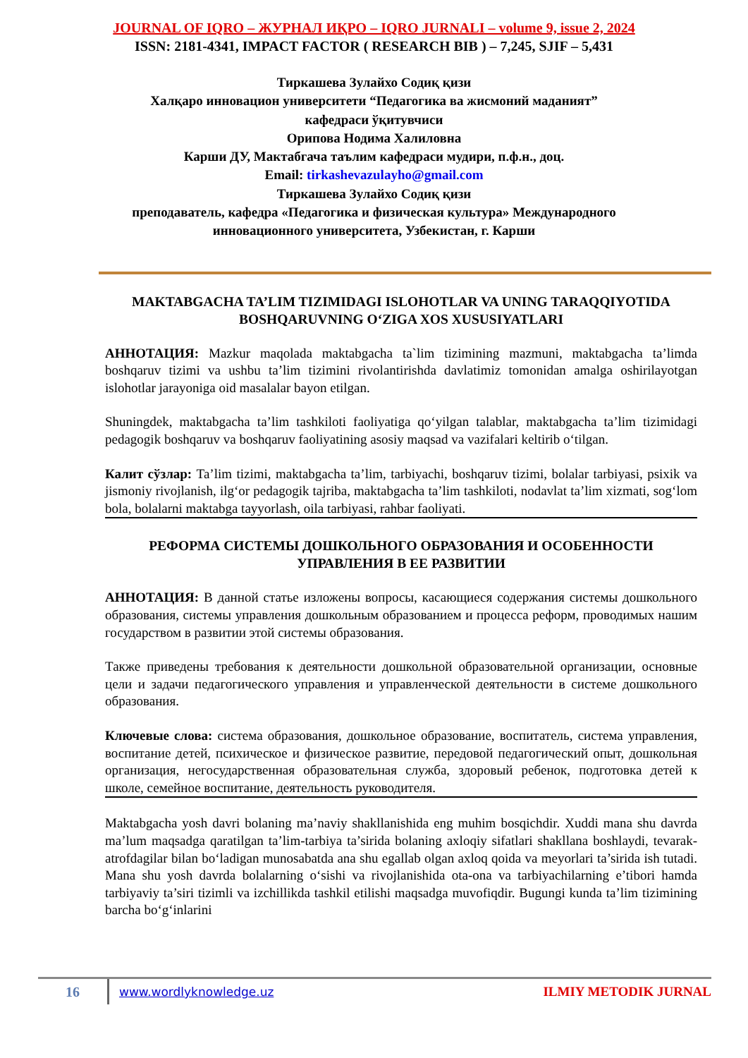JOURNAL OF IQRO – ЖУРНАЛ ИҚРО – IQRO JURNALI – volume 9, issue 2, 2024
ISSN: 2181-4341, IMPACT FACTOR ( RESEARCH BIB ) – 7,245, SJIF – 5,431
Тиркашева Зулайхо Содиқ қизи
Халқаро инновацион университети “Педагогика ва жисмоний маданият”
кафедраси ўқитувчиси
Орипова Нодима Халиловна
Карши ДУ, Мактабгача таълим кафедраси мудири, п.ф.н., доц.
Email: tirkashevazulayho@gmail.com
Тиркашева Зулайхо Содиқ қизи
преподаватель, кафедра «Педагогика и физическая культура» Международного
инновационного университета, Узбекистан, г. Карши
MAKTABGACHA TA’LIM TIZIMIDAGI ISLOHOTLAR VA UNING TARAQQIYOTIDA BOSHQARUVNING O‘ZIGA XOS XUSUSIYATLARI
АННОТАЦИЯ: Mazkur maqolada maktabgacha ta`lim tizimining mazmuni, maktabgacha ta’limda boshqaruv tizimi va ushbu ta’lim tizimini rivolantirishda davlatimiz tomonidan amalga oshirilayotgan islohotlar jarayoniga oid masalalar bayon etilgan.
Shuningdek, maktabgacha ta’lim tashkiloti faoliyatiga qo‘yilgan talablar, maktabgacha ta’lim tizimidagi pedagogik boshqaruv va boshqaruv faoliyatining asosiy maqsad va vazifalari keltirib o‘tilgan.
Калит сўзлар: Ta’lim tizimi, maktabgacha ta’lim, tarbiyachi, boshqaruv tizimi, bolalar tarbiyasi, psixik va jismoniy rivojlanish, ilg‘or pedagogik tajriba, maktabgacha ta’lim tashkiloti, nodavlat ta’lim xizmati, sog‘lom bola, bolalarni maktabga tayyorlash, oila tarbiyasi, rahbar faoliyati.
РЕФОРМА СИСТЕМЫ ДОШКОЛЬНОГО ОБРАЗОВАНИЯ И ОСОБЕННОСТИ УПРАВЛЕНИЯ В ЕЕ РАЗВИТИИ
АННОТАЦИЯ: В данной статье изложены вопросы, касающиеся содержания системы дошкольного образования, системы управления дошкольным образованием и процесса реформ, проводимых нашим государством в развитии этой системы образования.
Также приведены требования к деятельности дошкольной образовательной организации, основные цели и задачи педагогического управления и управленческой деятельности в системе дошкольного образования.
Ключевые слова: система образования, дошкольное образование, воспитатель, система управления, воспитание детей, психическое и физическое развитие, передовой педагогический опыт, дошкольная организация, негосударственная образовательная служба, здоровый ребенок, подготовка детей к школе, семейное воспитание, деятельность руководителя.
Maktabgacha yosh davri bolaning ma’naviy shakllanishida eng muhim bosqichdir. Xuddi mana shu davrda ma’lum maqsadga qaratilgan ta’lim-tarbiya ta’sirida bolaning axloqiy sifatlari shakllana boshlaydi, tevarak-atrofdagilar bilan bo‘ladigan munosabatda ana shu egallab olgan axloq qoida va meyorlari ta’sirida ish tutadi. Mana shu yosh davrda bolalarning o‘sishi va rivojlanishida ota-ona va tarbiyachilarning e’tibori hamda tarbiyaviy ta’siri tizimli va izchillikda tashkil etilishi maqsadga muvofiqdir. Bugungi kunda ta’lim tizimining barcha bo‘g‘inlarini
16
www.wordlyknowledge.uz ILMIY METODIK JURNAL